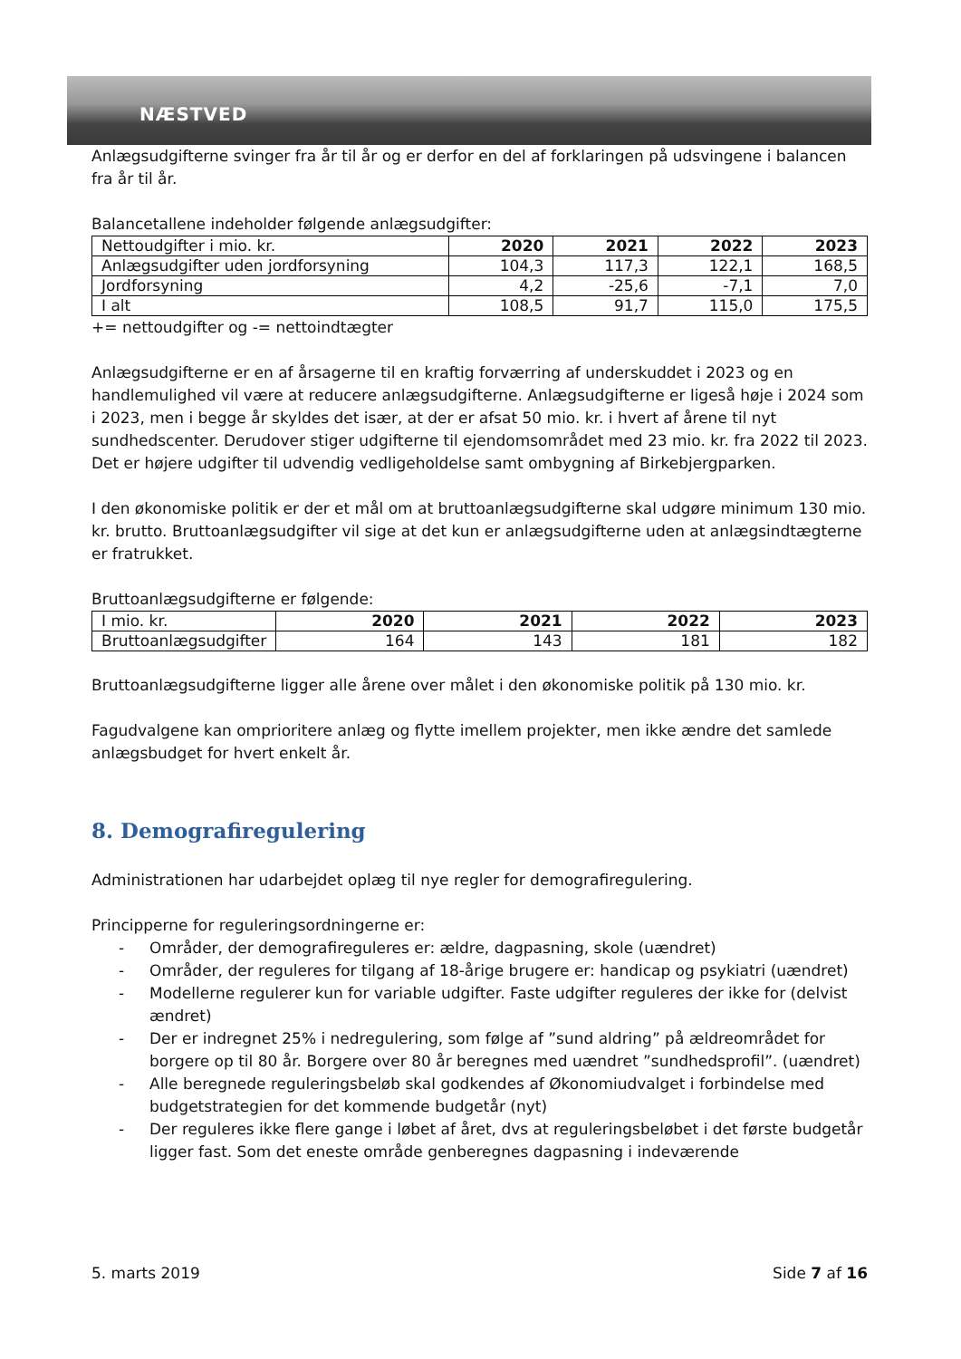NÆSTVED
Anlægsudgifterne svinger fra år til år og er derfor en del af forklaringen på udsvingene i balancen fra år til år.
Balancetallene indeholder følgende anlægsudgifter:
| Nettoudgifter i mio. kr. | 2020 | 2021 | 2022 | 2023 |
| --- | --- | --- | --- | --- |
| Anlægsudgifter uden jordforsyning | 104,3 | 117,3 | 122,1 | 168,5 |
| Jordforsyning | 4,2 | -25,6 | -7,1 | 7,0 |
| I alt | 108,5 | 91,7 | 115,0 | 175,5 |
+= nettoudgifter og -= nettoindtægter
Anlægsudgifterne er en af årsagerne til en kraftig forværring af underskuddet i 2023 og en handlemulighed vil være at reducere anlægsudgifterne. Anlægsudgifterne er ligeså høje i 2024 som i 2023, men i begge år skyldes det især, at der er afsat 50 mio. kr. i hvert af årene til nyt sundhedscenter. Derudover stiger udgifterne til ejendomsområdet med 23 mio. kr. fra 2022 til 2023. Det er højere udgifter til udvendig vedligeholdelse samt ombygning af Birkebjergparken.
I den økonomiske politik er der et mål om at bruttoanlægsudgifterne skal udgøre minimum 130 mio. kr. brutto. Bruttoanlægsudgifter vil sige at det kun er anlægsudgifterne uden at anlægsindtægterne er fratrukket.
Bruttoanlægsudgifterne er følgende:
| I mio. kr. | 2020 | 2021 | 2022 | 2023 |
| --- | --- | --- | --- | --- |
| Bruttoanlægsudgifter | 164 | 143 | 181 | 182 |
Bruttoanlægsudgifterne ligger alle årene over målet i den økonomiske politik på 130 mio. kr.
Fagudvalgene kan omprioritere anlæg og flytte imellem projekter, men ikke ændre det samlede anlægsbudget for hvert enkelt år.
8. Demografiregulering
Administrationen har udarbejdet oplæg til nye regler for demografiregulering.
Principperne for reguleringsordningerne er:
- Områder, der demografireguleres er: ældre, dagpasning, skole (uændret)
- Områder, der reguleres for tilgang af 18-årige brugere er: handicap og psykiatri (uændret)
- Modellerne regulerer kun for variable udgifter. Faste udgifter reguleres der ikke for (delvist ændret)
- Der er indregnet 25% i nedregulering, som følge af ”sund aldring” på ældreområdet for borgere op til 80 år. Borgere over 80 år beregnes med uændret ”sundhedsprofil”. (uændret)
- Alle beregnede reguleringsbeløb skal godkendes af Økonomiudvalget i forbindelse med budgetstrategien for det kommende budgetår (nyt)
- Der reguleres ikke flere gange i løbet af året, dvs at reguleringsbeløbet i det første budgetår ligger fast. Som det eneste område genberegnes dagpasning i indeværende
5. marts 2019 Side 7 af 16